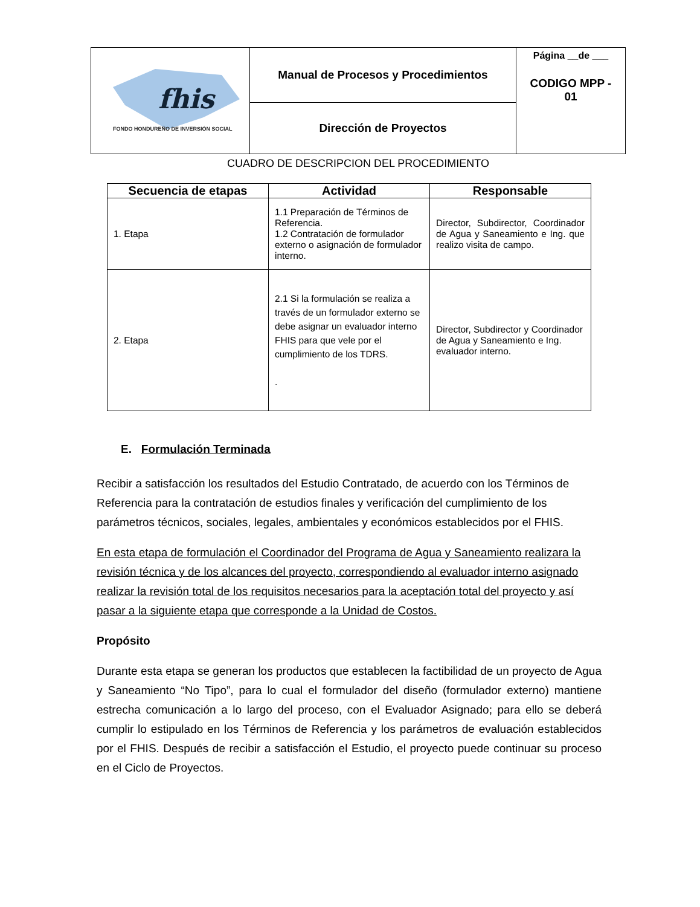| fhis FONDO HONDUREÑO DE INVERSIÓN SOCIAL | Manual de Procesos y Procedimientos | Página __de ___ CODIGO MPP - 01 |
| | Dirección de Proyectos | |
CUADRO DE DESCRIPCION DEL PROCEDIMIENTO
| Secuencia de etapas | Actividad | Responsable |
| --- | --- | --- |
| 1. Etapa | 1.1 Preparación de Términos de Referencia. 1.2 Contratación de formulador externo o asignación de formulador interno. | Director, Subdirector, Coordinador de Agua y Saneamiento e Ing. que realizo visita de campo. |
| 2. Etapa | 2.1 Si la formulación se realiza a través de un formulador externo se debe asignar un evaluador interno FHIS para que vele por el cumplimiento de los TDRS. . | Director, Subdirector y Coordinador de Agua y Saneamiento e Ing. evaluador interno. |
E. Formulación Terminada
Recibir a satisfacción los resultados del Estudio Contratado, de acuerdo con los Términos de Referencia para la contratación de estudios finales y verificación del cumplimiento de los parámetros técnicos, sociales, legales, ambientales y económicos establecidos por el FHIS.
En esta etapa de formulación el Coordinador del Programa de Agua y Saneamiento realizara la revisión técnica y de los alcances del proyecto, correspondiendo al evaluador interno asignado realizar la revisión total de los requisitos necesarios para la aceptación total del proyecto y así pasar a la siguiente etapa que corresponde a la Unidad de Costos.
Propósito
Durante esta etapa se generan los productos que establecen la factibilidad de un proyecto de Agua y Saneamiento “No Tipo”, para lo cual el formulador del diseño (formulador externo) mantiene estrecha comunicación a lo largo del proceso, con el Evaluador Asignado; para ello se deberá cumplir lo estipulado en los Términos de Referencia y los parámetros de evaluación establecidos por el FHIS. Después de recibir a satisfacción el Estudio, el proyecto puede continuar su proceso en el Ciclo de Proyectos.